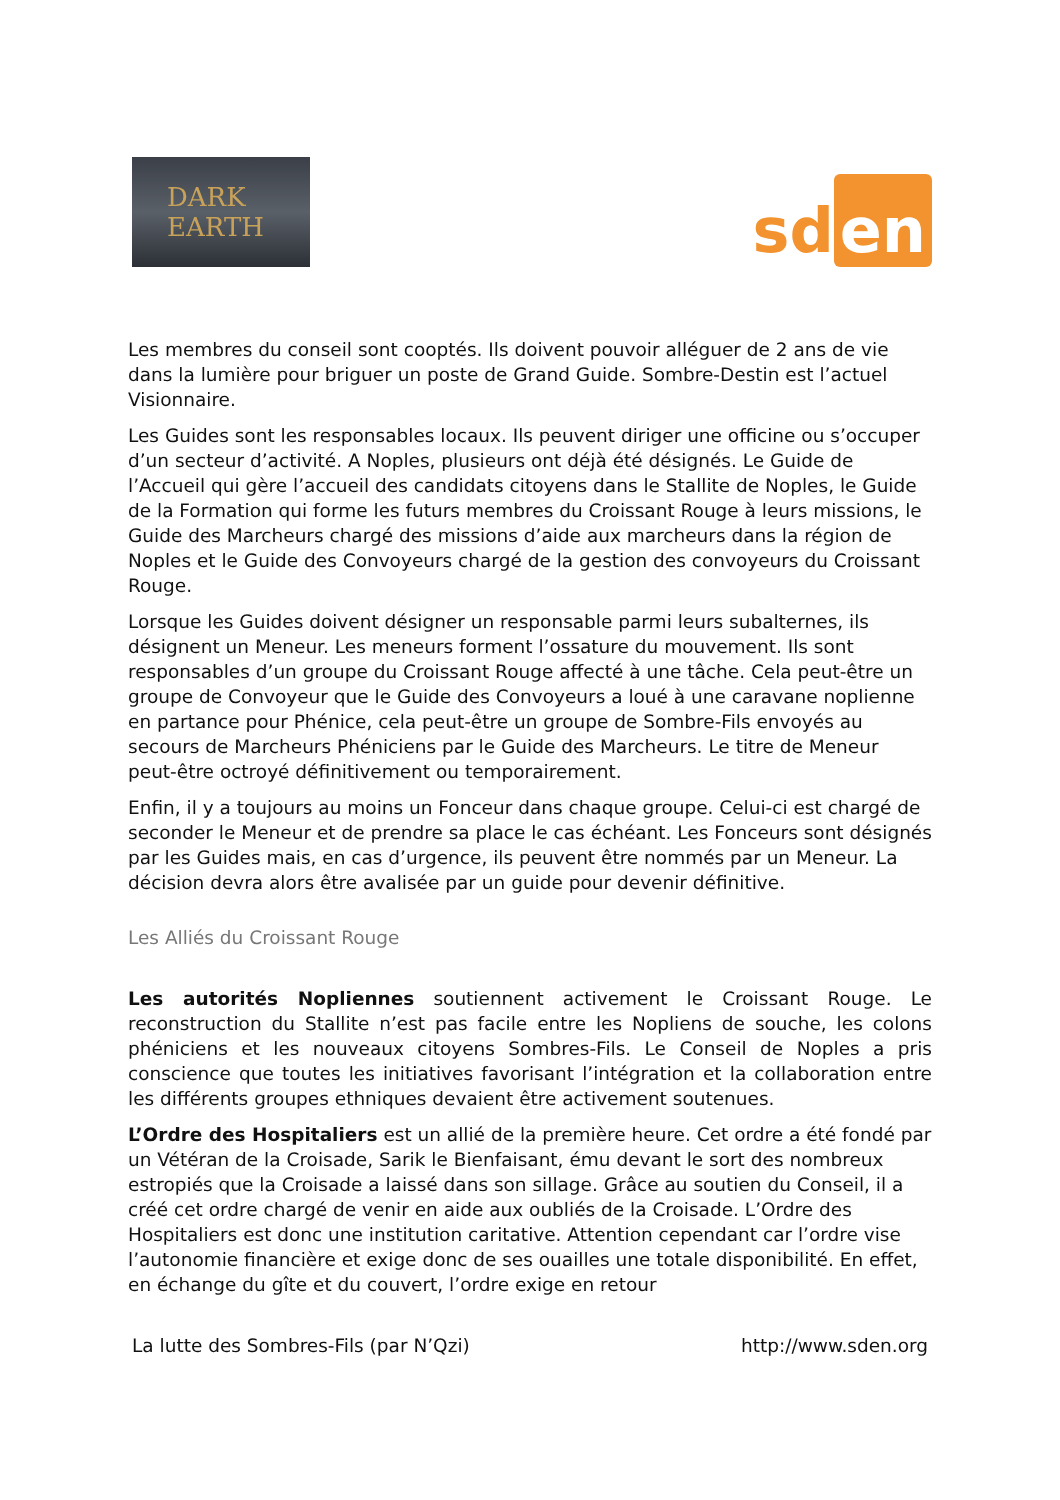DARK
EARTH
sd en
Les membres du conseil sont cooptés. Ils doivent pouvoir alléguer de 2 ans de vie dans la lumière pour briguer un poste de Grand Guide. Sombre-Destin est l’actuel Visionnaire.
Les Guides sont les responsables locaux. Ils peuvent diriger une officine ou s’occuper d’un secteur d’activité. A Noples, plusieurs ont déjà été désignés. Le Guide de l’Accueil qui gère l’accueil des candidats citoyens dans le Stallite de Noples, le Guide de la Formation qui forme les futurs membres du Croissant Rouge à leurs missions, le Guide des Marcheurs chargé des missions d’aide aux marcheurs dans la région de Noples et le Guide des Convoyeurs chargé de la gestion des convoyeurs du Croissant Rouge.
Lorsque les Guides doivent désigner un responsable parmi leurs subalternes, ils désignent un Meneur. Les meneurs forment l’ossature du mouvement. Ils sont responsables d’un groupe du Croissant Rouge affecté à une tâche. Cela peut-être un groupe de Convoyeur que le Guide des Convoyeurs a loué à une caravane noplienne en partance pour Phénice, cela peut-être un groupe de Sombre-Fils envoyés au secours de Marcheurs Phéniciens par le Guide des Marcheurs. Le titre de Meneur peut-être octroyé définitivement ou temporairement.
Enfin, il y a toujours au moins un Fonceur dans chaque groupe. Celui-ci est chargé de seconder le Meneur et de prendre sa place le cas échéant. Les Fonceurs sont désignés par les Guides mais, en cas d’urgence, ils peuvent être nommés par un Meneur. La décision devra alors être avalisée par un guide pour devenir définitive.
Les Alliés du Croissant Rouge
Les autorités Nopliennes soutiennent activement le Croissant Rouge. Le reconstruction du Stallite n’est pas facile entre les Nopliens de souche, les colons phéniciens et les nouveaux citoyens Sombres-Fils. Le Conseil de Noples a pris conscience que toutes les initiatives favorisant l’intégration et la collaboration entre les différents groupes ethniques devaient être activement soutenues.
L’Ordre des Hospitaliers est un allié de la première heure. Cet ordre a été fondé par un Vétéran de la Croisade, Sarik le Bienfaisant, ému devant le sort des nombreux estropiés que la Croisade a laissé dans son sillage. Grâce au soutien du Conseil, il a créé cet ordre chargé de venir en aide aux oubliés de la Croisade. L’Ordre des Hospitaliers est donc une institution caritative. Attention cependant car l’ordre vise l’autonomie financière et exige donc de ses ouailles une totale disponibilité. En effet, en échange du gîte et du couvert, l’ordre exige en retour
La lutte des Sombres-Fils (par N’Qzi) http://www.sden.org